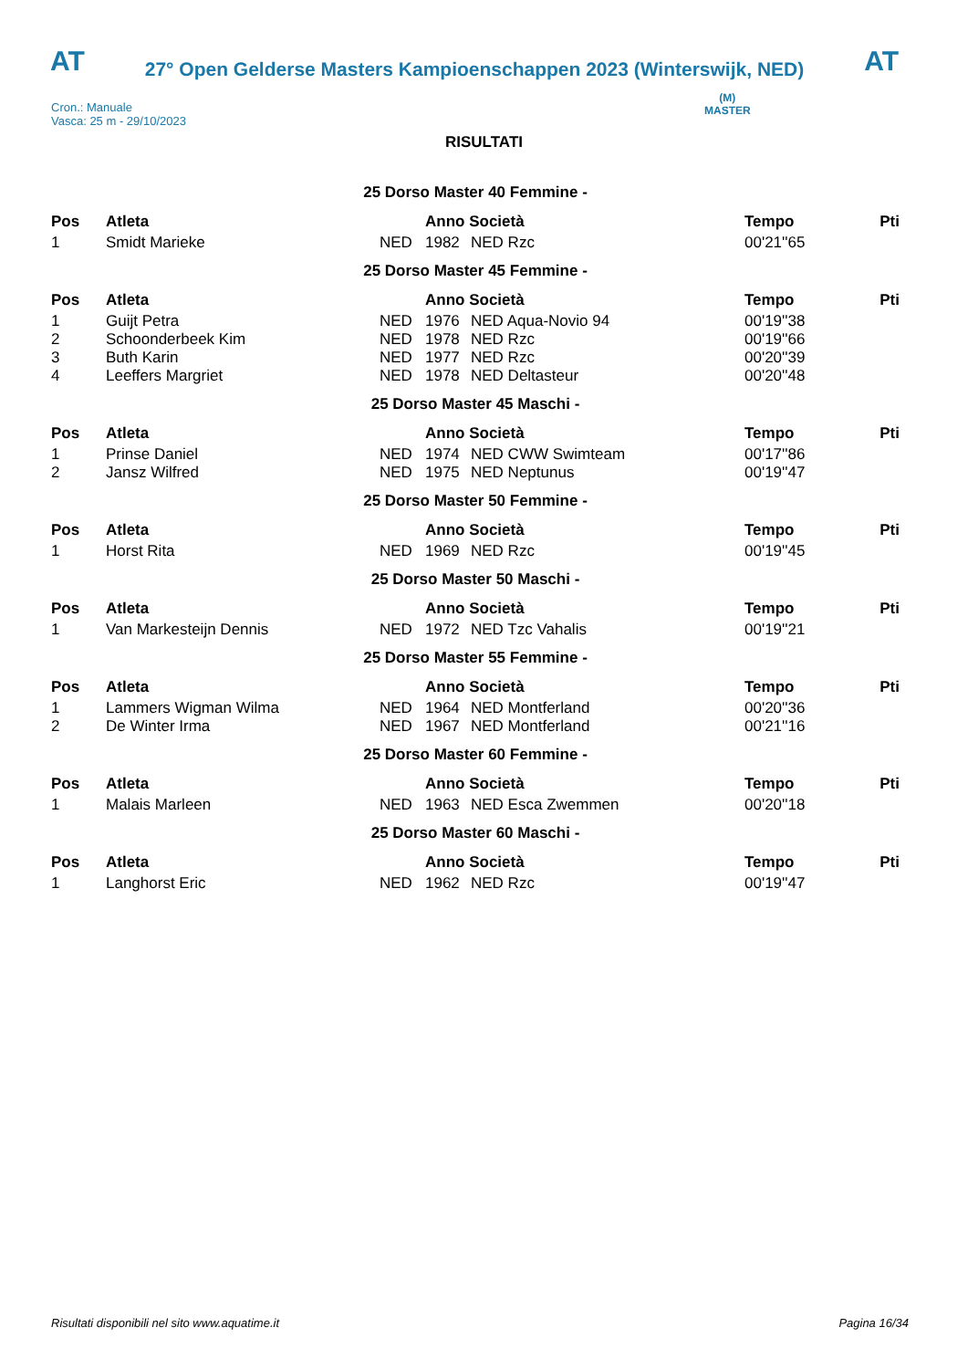AT
27° Open Gelderse Masters Kampioenschappen 2023 (Winterswijk, NED)
AT
Cron.: Manuale
Vasca: 25 m - 29/10/2023
(M)
MASTER
RISULTATI
| 25 Dorso Master 40 Femmine - | | | | | | |
| Pos | Atleta | | Anno Società | | Tempo | Pti |
| 1 | Smidt Marieke | NED | 1982 | NED Rzc | 00'21''65 | |
| 25 Dorso Master 45 Femmine - | | | | | | |
| Pos | Atleta | | Anno Società | | Tempo | Pti |
| 1 | Guijt Petra | NED | 1976 | NED Aqua-Novio 94 | 00'19''38 | |
| 2 | Schoonderbeek Kim | NED | 1978 | NED Rzc | 00'19''66 | |
| 3 | Buth Karin | NED | 1977 | NED Rzc | 00'20''39 | |
| 4 | Leeffers Margriet | NED | 1978 | NED Deltasteur | 00'20''48 | |
| 25 Dorso Master 45 Maschi - | | | | | | |
| Pos | Atleta | | Anno Società | | Tempo | Pti |
| 1 | Prinse Daniel | NED | 1974 | NED CWW Swimteam | 00'17''86 | |
| 2 | Jansz Wilfred | NED | 1975 | NED Neptunus | 00'19''47 | |
| 25 Dorso Master 50 Femmine - | | | | | | |
| Pos | Atleta | | Anno Società | | Tempo | Pti |
| 1 | Horst Rita | NED | 1969 | NED Rzc | 00'19''45 | |
| 25 Dorso Master 50 Maschi - | | | | | | |
| Pos | Atleta | | Anno Società | | Tempo | Pti |
| 1 | Van Markesteijn Dennis | NED | 1972 | NED Tzc Vahalis | 00'19''21 | |
| 25 Dorso Master 55 Femmine - | | | | | | |
| Pos | Atleta | | Anno Società | | Tempo | Pti |
| 1 | Lammers Wigman Wilma | NED | 1964 | NED Montferland | 00'20''36 | |
| 2 | De Winter Irma | NED | 1967 | NED Montferland | 00'21''16 | |
| 25 Dorso Master 60 Femmine - | | | | | | |
| Pos | Atleta | | Anno Società | | Tempo | Pti |
| 1 | Malais Marleen | NED | 1963 | NED Esca Zwemmen | 00'20''18 | |
| 25 Dorso Master 60 Maschi - | | | | | | |
| Pos | Atleta | | Anno Società | | Tempo | Pti |
| 1 | Langhorst Eric | NED | 1962 | NED Rzc | 00'19''47 | |
Risultati disponibili nel sito www.aquatime.it Pagina 16/34